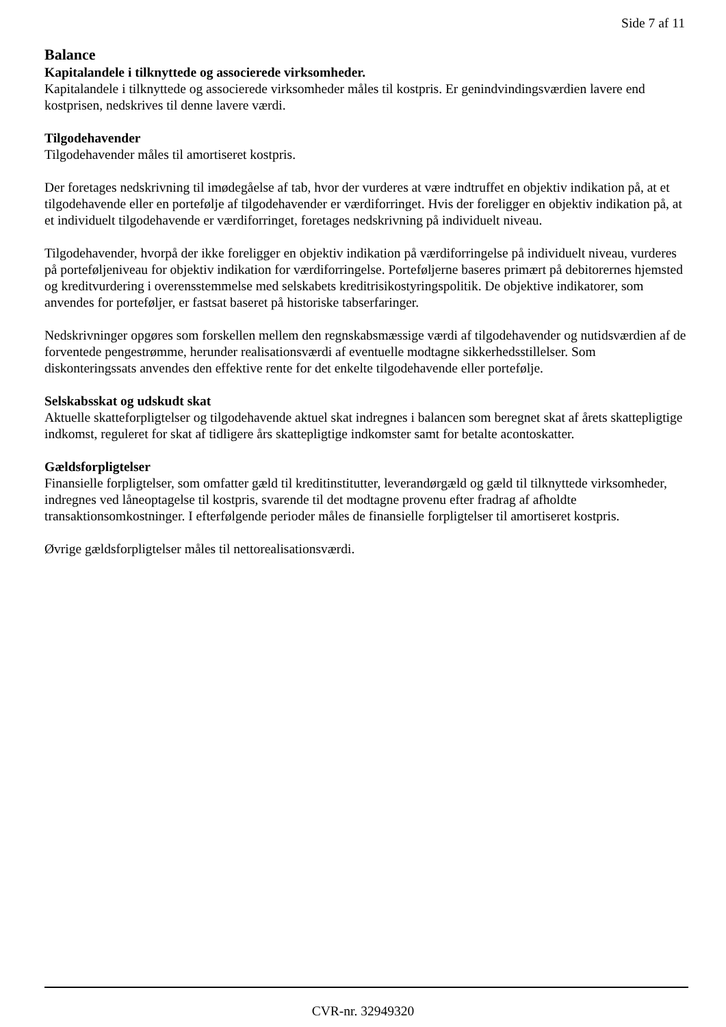Side 7 af 11
Balance
Kapitalandele i tilknyttede og associerede virksomheder.
Kapitalandele i tilknyttede og associerede virksomheder måles til kostpris. Er genindvindingsværdien lavere end kostprisen, nedskrives til denne lavere værdi.
Tilgodehavender
Tilgodehavender måles til amortiseret kostpris.
Der foretages nedskrivning til imødegåelse af tab, hvor der vurderes at være indtruffet en objektiv indikation på, at et tilgodehavende eller en portefølje af tilgodehavender er værdiforringet. Hvis der foreligger en objektiv indikation på, at et individuelt tilgodehavende er værdiforringet, foretages nedskrivning på individuelt niveau.
Tilgodehavender, hvorpå der ikke foreligger en objektiv indikation på værdiforringelse på individuelt niveau, vurderes på porteføljeniveau for objektiv indikation for værdiforringelse. Porteføljerne baseres primært på debitorernes hjemsted og kreditvurdering i overensstemmelse med selskabets kreditrisikostyringspolitik. De objektive indikatorer, som anvendes for porteføljer, er fastsat baseret på historiske tabserfaringer.
Nedskrivninger opgøres som forskellen mellem den regnskabsmæssige værdi af tilgodehavender og nutidsværdien af de forventede pengestrømme, herunder realisationsværdi af eventuelle modtagne sikkerhedsstillelser. Som diskonteringssats anvendes den effektive rente for det enkelte tilgodehavende eller portefølje.
Selskabsskat og udskudt skat
Aktuelle skatteforpligtelser og tilgodehavende aktuel skat indregnes i balancen som beregnet skat af årets skattepligtige indkomst, reguleret for skat af tidligere års skattepligtige indkomster samt for betalte acontoskatter.
Gældsforpligtelser
Finansielle forpligtelser, som omfatter gæld til kreditinstitutter, leverandørgæld og gæld til tilknyttede virksomheder, indregnes ved låneoptagelse til kostpris, svarende til det modtagne provenu efter fradrag af afholdte transaktionsomkostninger. I efterfølgende perioder måles de finansielle forpligtelser til amortiseret kostpris.
Øvrige gældsforpligtelser måles til nettorealisationsværdi.
CVR-nr. 32949320